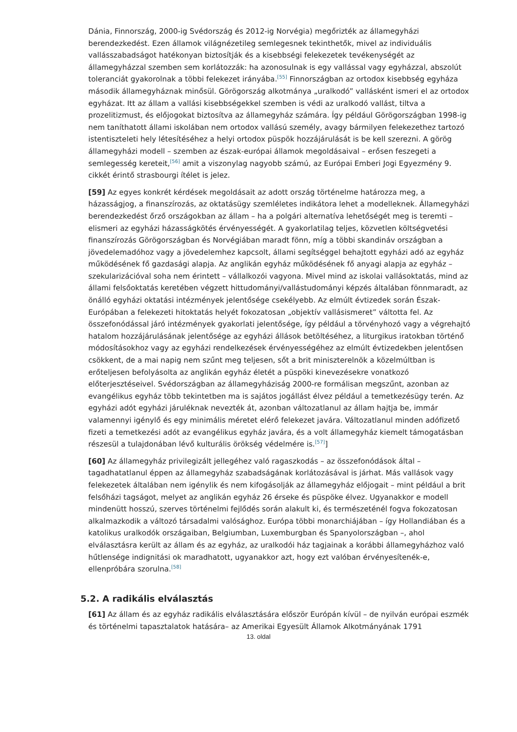Dánia, Finnország, 2000-ig Svédország és 2012-ig Norvégia) megőrizték az államegyházi berendezkedést. Ezen államok világnézetileg semlegesnek tekinthetők, mivel az individuális vallásszabadságot hatékonyan biztosítják és a kisebbségi felekezetek tevékenységét az államegyházzal szemben sem korlátozzák: ha azonosulnak is egy vallással vagy egyházzal, abszolút toleranciát gyakorolnak a többi felekezet irányába.<sup>[55]</sup> Finnországban az ortodox kisebbség egyháza második államegyháznak minősül. Görögország alkotmánya „uralkodó” vallásként ismeri el az ortodox egyházat. Itt az állam a vallási kisebbségekkel szemben is védi az uralkodó vallást, tiltva a prozelitizmust, és előjogokat biztosítva az államegyház számára. Így például Görögországban 1998-ig nem taníthatott állami iskolában nem ortodox vallású személy, avagy bármilyen felekezethez tartozó istentiszteleti hely létesítéséhez a helyi ortodox püspök hozzájárulását is be kell szerezni. A görög államegyházi modell – szemben az észak-európai államok megoldásaival – erősen feszegeti a semlegesség kereteit,<sup>[56]</sup> amit a viszonylag nagyobb számú, az Európai Emberi Jogi Egyezmény 9. cikkét érintő strasbourgi ítélet is jelez.
[59] Az egyes konkrét kérdések megoldásait az adott ország történelme határozza meg, a házasságjog, a finanszírozás, az oktatásügy szemléletes indikátora lehet a modelleknek. Államegyházi berendezkedést őrző országokban az állam – ha a polgári alternatíva lehetőségét meg is teremti – elismeri az egyházi házasságkötés érvényességét. A gyakorlatilag teljes, közvetlen költségvetési finanszírozás Görögországban és Norvégiában maradt fönn, míg a többi skandináv országban a jövedelemadóhoz vagy a jövedelemhez kapcsolt, állami segítséggel behajtott egyházi adó az egyház működésének fő gazdasági alapja. Az anglikán egyház működésének fő anyagi alapja az egyház – szekularizációval soha nem érintett – vállalkozói vagyona. Mivel mind az iskolai vallásoktatás, mind az állami felsőoktatás keretében végzett hittudományi/vallástudományi képzés általában fönnmaradt, az önálló egyházi oktatási intézmények jelentősége csekélyebb. Az elmúlt évtizedek során Észak-Európában a felekezeti hitoktatás helyét fokozatosan „objektív vallásismeret” váltotta fel. Az összefonódással járó intézmények gyakorlati jelentősége, így például a törvényhozó vagy a végrehajtó hatalom hozzájárulásának jelentősége az egyházi állások betöltéséhez, a liturgikus iratokban történő módosításokhoz vagy az egyházi rendelkezések érvényességéhez az elmúlt évtizedekben jelentősen csökkent, de a mai napig nem szűnt meg teljesen, sőt a brit miniszterelnök a közelmúltban is erőteljesen befolyásolta az anglikán egyház életét a püspöki kinevezésekre vonatkozó előterjesztéseivel. Svédországban az államegyháziság 2000-re formálisan megszűnt, azonban az evangélikus egyház több tekintetben ma is sajátos jogállást élvez például a temetkezésügy terén. Az egyházi adót egyházi járuléknak nevezték át, azonban változatlanul az állam hajtja be, immár valamennyi igénylő és egy minimális méretet elérő felekezet javára. Változatlanul minden adófizető fizeti a temetkezési adót az evangélikus egyház javára, és a volt államegyház kiemelt támogatásban részesül a tulajdonában lévő kulturális örökség védelmére is.<sup>[57]</sup>]
[60] Az államegyház privilegizált jellegéhez való ragaszkodás – az összefonódások által – tagadhatatlanul éppen az államegyház szabadságának korlátozásával is járhat. Más vallások vagy felekezetek általában nem igénylik és nem kifogásolják az államegyház előjogait – mint például a brit felsőházi tagságot, melyet az anglikán egyház 26 érseke és püspöke élvez. Ugyanakkor e modell mindenütt hosszú, szerves történelmi fejlődés során alakult ki, és természeténél fogva fokozatosan alkalmazkodik a változó társadalmi valósághoz. Európa többi monarchiájában – így Hollandiában és a katolikus uralkodók országaiban, Belgiumban, Luxemburgban és Spanyolországban –, ahol elválasztásra került az állam és az egyház, az uralkodói ház tagjainak a korábbi államegyházhoz való hűtlensége indignitási ok maradhatott, ugyanakkor azt, hogy ezt valóban érvényesítenék-e, ellenpróbára szorulna.<sup>[58]</sup>
5.2. A radikális elválasztás
[61] Az állam és az egyház radikális elválasztására először Európán kívül – de nyilván európai eszmék és történelmi tapasztalatok hatására– az Amerikai Egyesült Államok Alkotmányának 1791
13. oldal